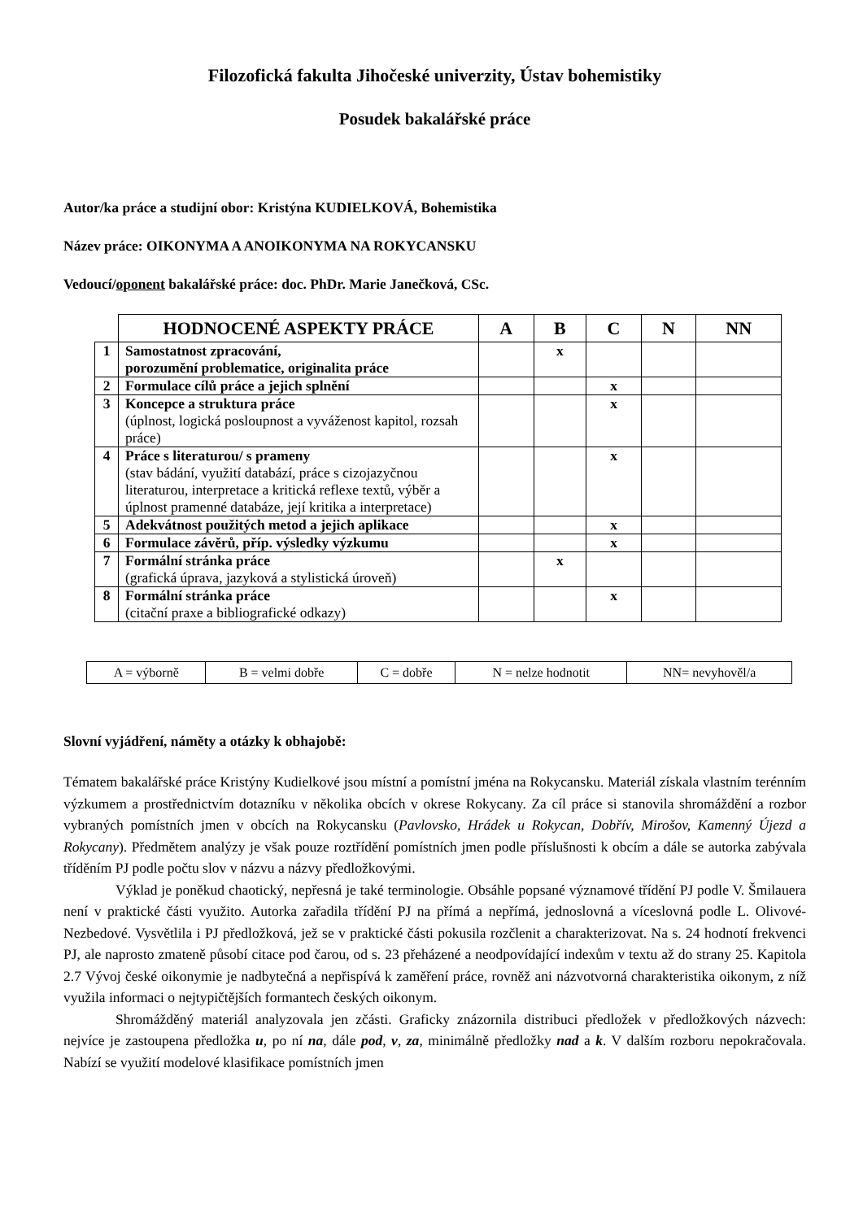Filozofická fakulta Jihočeské univerzity, Ústav bohemistiky
Posudek bakalářské práce
Autor/ka práce a studijní obor: Kristýna KUDIELKOVÁ, Bohemistika
Název práce: OIKONYMA A ANOIKONYMA NA ROKYCANSKU
Vedoucí/oponent bakalářské práce: doc. PhDr. Marie Janečková, CSc.
| | HODNOCENÉ ASPEKTY PRÁCE | A | B | C | N | NN |
| 1 | Samostatnost zpracování, porozumění problematice, originalita práce | | x | | | |
| 2 | Formulace cílů práce a jejich splnění | | | x | | |
| 3 | Koncepce a struktura práce (úplnost, logická posloupnost a vyváženost kapitol, rozsah práce) | | | x | | |
| 4 | Práce s literaturou/ s prameny (stav bádání, využití databází, práce s cizojazyčnou literaturou, interpretace a kritická reflexe textů, výběr a úplnost pramenné databáze, její kritika a interpretace) | | | x | | |
| 5 | Adekvátnost použitých metod a jejich aplikace | | | x | | |
| 6 | Formulace závěrů, příp. výsledky výzkumu | | | x | | |
| 7 | Formální stránka práce (grafická úprava, jazyková a stylistická úroveň) | | x | | | |
| 8 | Formální stránka práce (citační praxe a bibliografické odkazy) | | | x | | |
| A = výborně | B = velmi dobře | C = dobře | N = nelze hodnotit | NN= nevyhověl/a |
Slovní vyjádření, náměty a otázky k obhajobě:
Tématem bakalářské práce Kristýny Kudielkové jsou místní a pomístní jména na Rokycansku. Materiál získala vlastním terénním výzkumem a prostřednictvím dotazníku v několika obcích v okrese Rokycany. Za cíl práce si stanovila shromáždění a rozbor vybraných pomístních jmen v obcích na Rokycansku (Pavlovsko, Hrádek u Rokycan, Dobřív, Mirošov, Kamenný Újezd a Rokycany). Předmětem analýzy je však pouze roztřídění pomístních jmen podle příslušnosti k obcím a dále se autorka zabývala tříděním PJ podle počtu slov v názvu a názvy předložkovými.
Výklad je poněkud chaotický, nepřesná je také terminologie. Obsáhle popsané významové třídění PJ podle V. Šmilauera není v praktické části využito. Autorka zařadila třídění PJ na přímá a nepřímá, jednoslovná a víceslovná podle L. Olivové-Nezbedové. Vysvětlila i PJ předložková, jež se v praktické části pokusila rozčlenit a charakterizovat. Na s. 24 hodnotí frekvenci PJ, ale naprosto zmateně působí citace pod čarou, od s. 23 přeházené a neodpovídající indexům v textu až do strany 25. Kapitola 2.7 Vývoj české oikonymie je nadbytečná a nepřispívá k zaměření práce, rovněž ani názvotvorná charakteristika oikonym, z níž využila informaci o nejtypičtějších formantech českých oikonym.
Shromážděný materiál analyzovala jen zčásti. Graficky znázornila distribuci předložek v předložkových názvech: nejvíce je zastoupena předložka u, po ní na, dále pod, v, za, minimálně předložky nad a k. V dalším rozboru nepokračovala. Nabízí se využití modelové klasifikace pomístních jmen